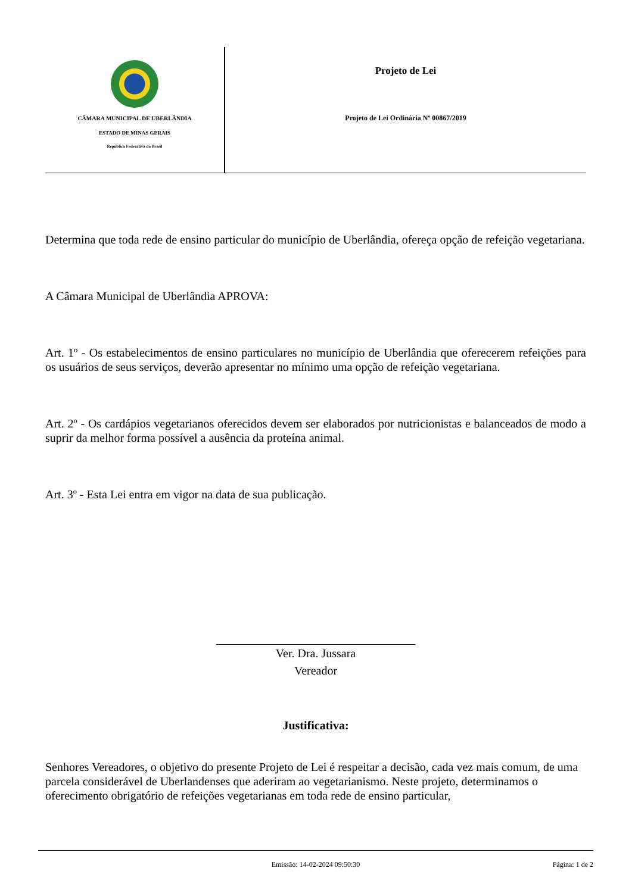CÂMARA MUNICIPAL DE UBERLÂNDIA
ESTADO DE MINAS GERAIS
República Federativa do Brasil
Projeto de Lei
Projeto de Lei Ordinária Nº 00867/2019
Determina que toda rede de ensino particular do município de Uberlândia, ofereça opção de refeição vegetariana.
A Câmara Municipal de Uberlândia APROVA:
Art. 1º - Os estabelecimentos de ensino particulares no município de Uberlândia que oferecerem refeições para os usuários de seus serviços, deverão apresentar no mínimo uma opção de refeição vegetariana.
Art. 2º - Os cardápios vegetarianos oferecidos devem ser elaborados por nutricionistas e balanceados de modo a suprir da melhor forma possível a ausência da proteína animal.
Art. 3º - Esta Lei entra em vigor na data de sua publicação.
Ver. Dra. Jussara
Vereador
Justificativa:
Senhores Vereadores, o objetivo do presente Projeto de Lei é respeitar a decisão, cada vez mais comum, de uma parcela considerável de Uberlandenses que aderiram ao vegetarianismo. Neste projeto, determinamos o oferecimento obrigatório de refeições vegetarianas em toda rede de ensino particular,
Emissão: 14-02-2024 09:50:30 Página: 1 de 2